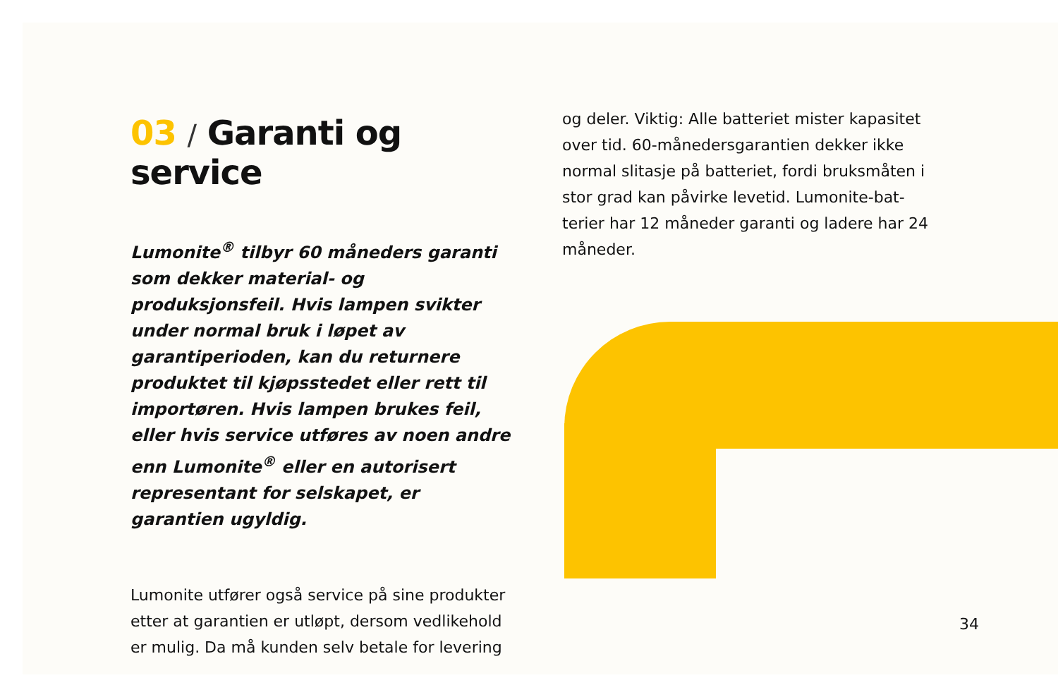03 / Garanti og service
Lumonite<sup>®</sup> tilbyr 60 måneders garanti som dekker material- og produksjonsfeil. Hvis lampen svikter under normal bruk i løpet av garantiperioden, kan du returnere produk­tet til kjøpsstedet eller rett til importøren. Hvis lampen brukes feil, eller hvis service utføres av noen andre enn Lumonite<sup>®</sup> eller en autorisert representant for selskapet, er garantien ugyldig.
Lumonite utfører også service på sine produkter etter at garantien er utløpt, dersom vedlikehold er mulig. Da må kunden selv betale for levering
og deler. Viktig: Alle batteriet mister kapasitet over tid. 60-månedersgarantien dekker ikke normal slitasje på batteriet, fordi bruksmåten i stor grad kan påvirke levetid. Lumonite-bat­terier har 12 måneder garanti og ladere har 24 måneder.
34